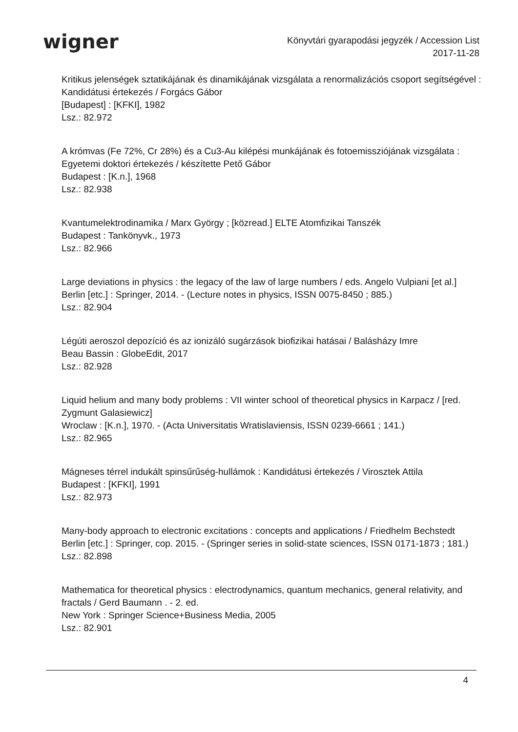wigner
Könyvtári gyarapodási jegyzék / Accession List
2017-11-28
Kritikus jelenségek sztatikájának és dinamikájának vizsgálata a renormalizációs csoport segítségével : Kandidátusi értekezés / Forgács Gábor
[Budapest] : [KFKI], 1982
Lsz.: 82.972
A krómvas (Fe 72%, Cr 28%) és a Cu3-Au kilépési munkájának és fotoemissziójának vizsgálata : Egyetemi doktori értekezés / készítette Pető Gábor
Budapest : [K.n.], 1968
Lsz.: 82.938
Kvantumelektrodinamika / Marx György ; [közread.] ELTE Atomfizikai Tanszék
Budapest : Tankönyvk., 1973
Lsz.: 82.966
Large deviations in physics : the legacy of the law of large numbers / eds. Angelo Vulpiani [et al.]
Berlin [etc.] : Springer, 2014. - (Lecture notes in physics, ISSN 0075-8450 ; 885.)
Lsz.: 82.904
Légúti aeroszol depozíció és az ionizáló sugárzások biofizikai hatásai / Balásházy Imre
Beau Bassin : GlobeEdit, 2017
Lsz.: 82.928
Liquid helium and many body problems : VII winter school of theoretical physics in Karpacz / [red. Zygmunt Galasiewicz]
Wroclaw : [K.n.], 1970. - (Acta Universitatis Wratislaviensis, ISSN 0239-6661 ; 141.)
Lsz.: 82.965
Mágneses térrel indukált spinsűrűség-hullámok : Kandidátusi értekezés / Virosztek Attila
Budapest : [KFKI], 1991
Lsz.: 82.973
Many-body approach to electronic excitations : concepts and applications / Friedhelm Bechstedt
Berlin [etc.] : Springer, cop. 2015. - (Springer series in solid-state sciences, ISSN 0171-1873 ; 181.)
Lsz.: 82.898
Mathematica for theoretical physics : electrodynamics, quantum mechanics, general relativity, and fractals / Gerd Baumann . - 2. ed.
New York : Springer Science+Business Media, 2005
Lsz.: 82.901
4